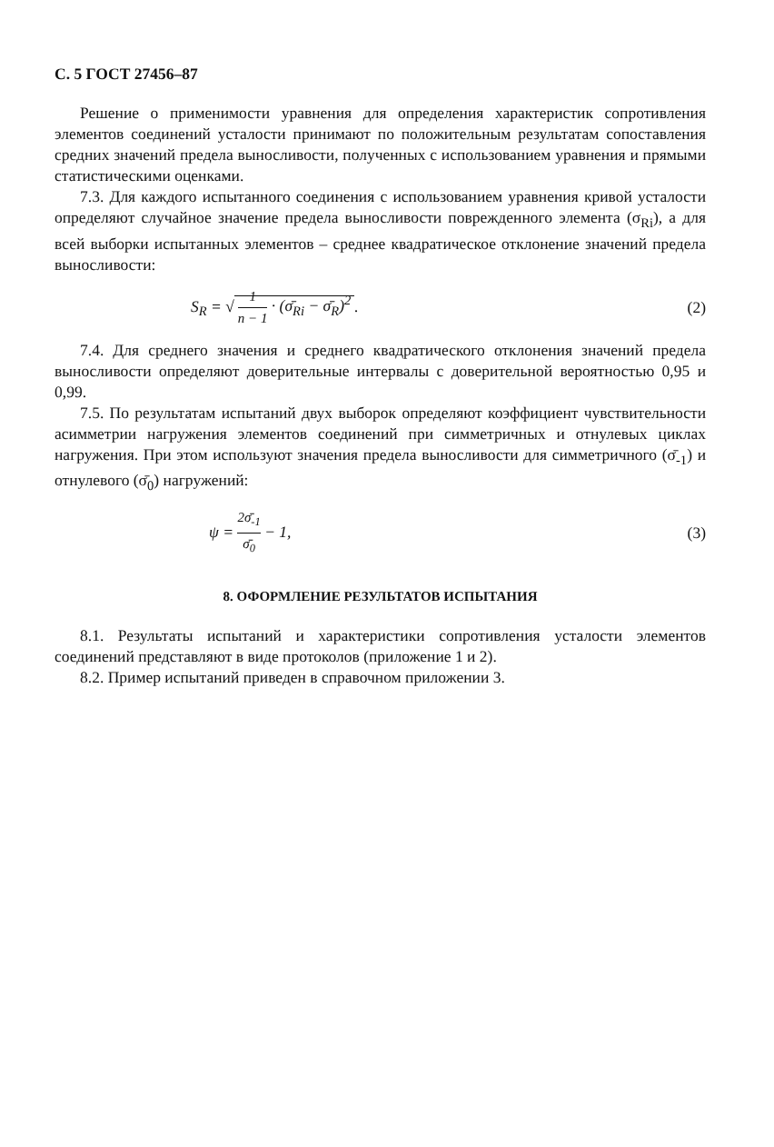С. 5 ГОСТ 27456–87
Решение о применимости уравнения для определения характеристик сопротивления элементов соединений усталости принимают по положительным результатам сопоставления средних значений предела выносливости, полученных с использованием уравнения и прямыми статистическими оценками.
7.3. Для каждого испытанного соединения с использованием уравнения кривой усталости определяют случайное значение предела выносливости поврежденного элемента (σ<sub>Ri</sub>), а для всей выборки испытанных элементов – среднее квадратическое отклонение значений предела выносливости:
S<sub>R</sub> = √ 1 n − 1 · (σ̄<sub>Ri</sub> − σ̄<sub>R</sub>)<sup>2</sup>.
(2)
7.4. Для среднего значения и среднего квадратического отклонения значений предела выносливости определяют доверительные интервалы с доверительной вероятностью 0,95 и 0,99.
7.5. По результатам испытаний двух выборок определяют коэффициент чувствительности асимметрии нагружения элементов соединений при симметричных и отнулевых циклах нагружения. При этом используют значения предела выносливости для симметричного (σ̄<sub>-1</sub>) и отнулевого (σ̄<sub>0</sub>) нагружений:
ψ = 2σ̄<sub>-1</sub> σ̄<sub>0</sub> − 1, (3)
8. ОФОРМЛЕНИЕ РЕЗУЛЬТАТОВ ИСПЫТАНИЯ
8.1. Результаты испытаний и характеристики сопротивления усталости элементов соединений представляют в виде протоколов (приложение 1 и 2).
8.2. Пример испытаний приведен в справочном приложении 3.